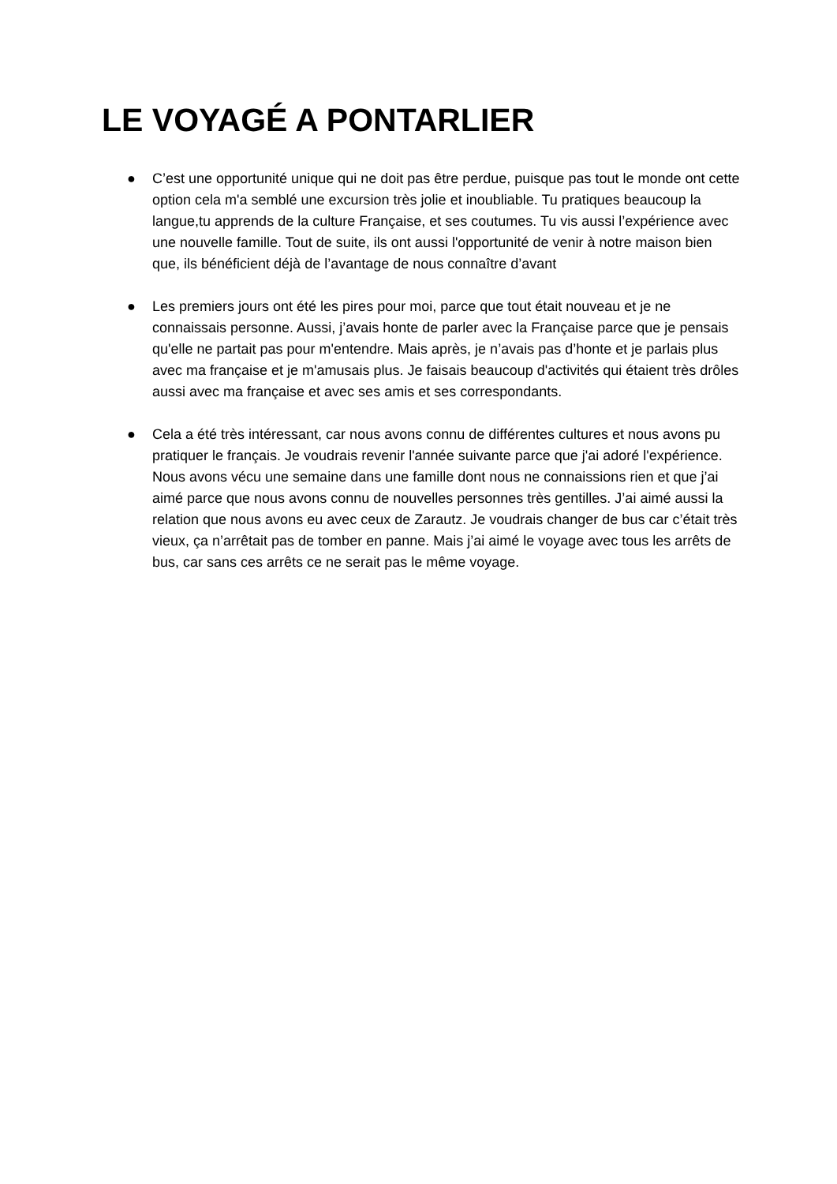LE VOYAGÉ A PONTARLIER
● C’est une opportunité unique qui ne doit pas être perdue, puisque pas tout le monde ont cette option cela m'a semblé une excursion très jolie et inoubliable. Tu pratiques beaucoup la langue,tu apprends de la culture Française, et ses coutumes. Tu vis aussi l’expérience avec une nouvelle famille. Tout de suite, ils ont aussi l'opportunité de venir à notre maison bien que, ils bénéficient déjà de l’avantage de nous connaître d’avant
● Les premiers jours ont été les pires pour moi, parce que tout était nouveau et je ne connaissais personne. Aussi, j’avais honte de parler avec la Française parce que je pensais qu'elle ne partait pas pour m'entendre. Mais après, je n’avais pas d’honte et je parlais plus avec ma française et je m'amusais plus. Je faisais beaucoup d'activités qui étaient très drôles aussi avec ma française et avec ses amis et ses correspondants.
● Cela a été très intéressant, car nous avons connu de différentes cultures et nous avons pu pratiquer le français. Je voudrais revenir l'année suivante parce que j'ai adoré l'expérience. Nous avons vécu une semaine dans une famille dont nous ne connaissions rien et que j’ai aimé parce que nous avons connu de nouvelles personnes très gentilles. J’ai aimé aussi la relation que nous avons eu avec ceux de Zarautz. Je voudrais changer de bus car c’était très vieux, ça n’arrêtait pas de tomber en panne. Mais j’ai aimé le voyage avec tous les arrêts de bus, car sans ces arrêts ce ne serait pas le même voyage.